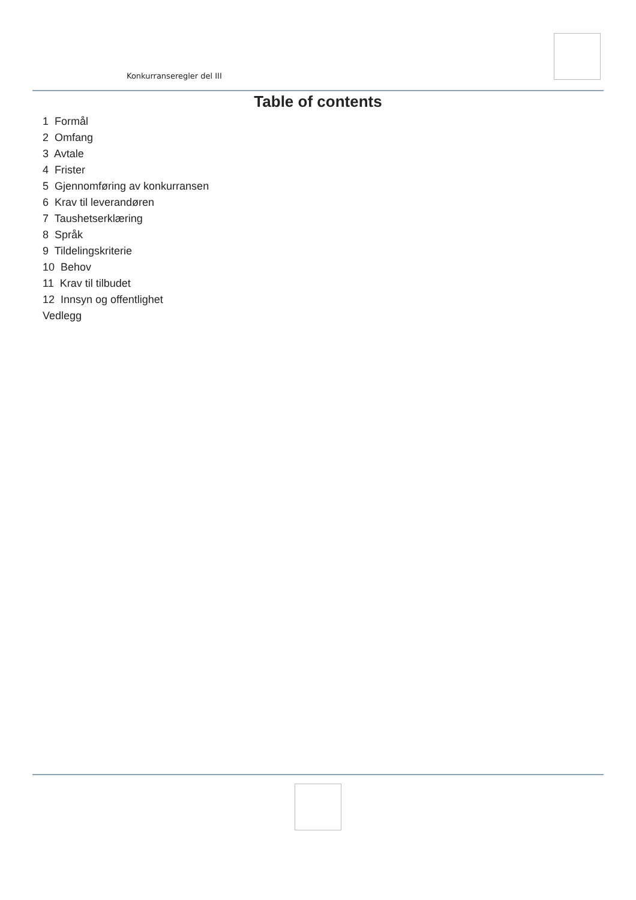Konkurranseregler del III
Table of contents
1 Formål
2 Omfang
3 Avtale
4 Frister
5 Gjennomføring av konkurransen
6 Krav til leverandøren
7 Taushetserklæring
8 Språk
9 Tildelingskriterie
10 Behov
11 Krav til tilbudet
12 Innsyn og offentlighet
Vedlegg